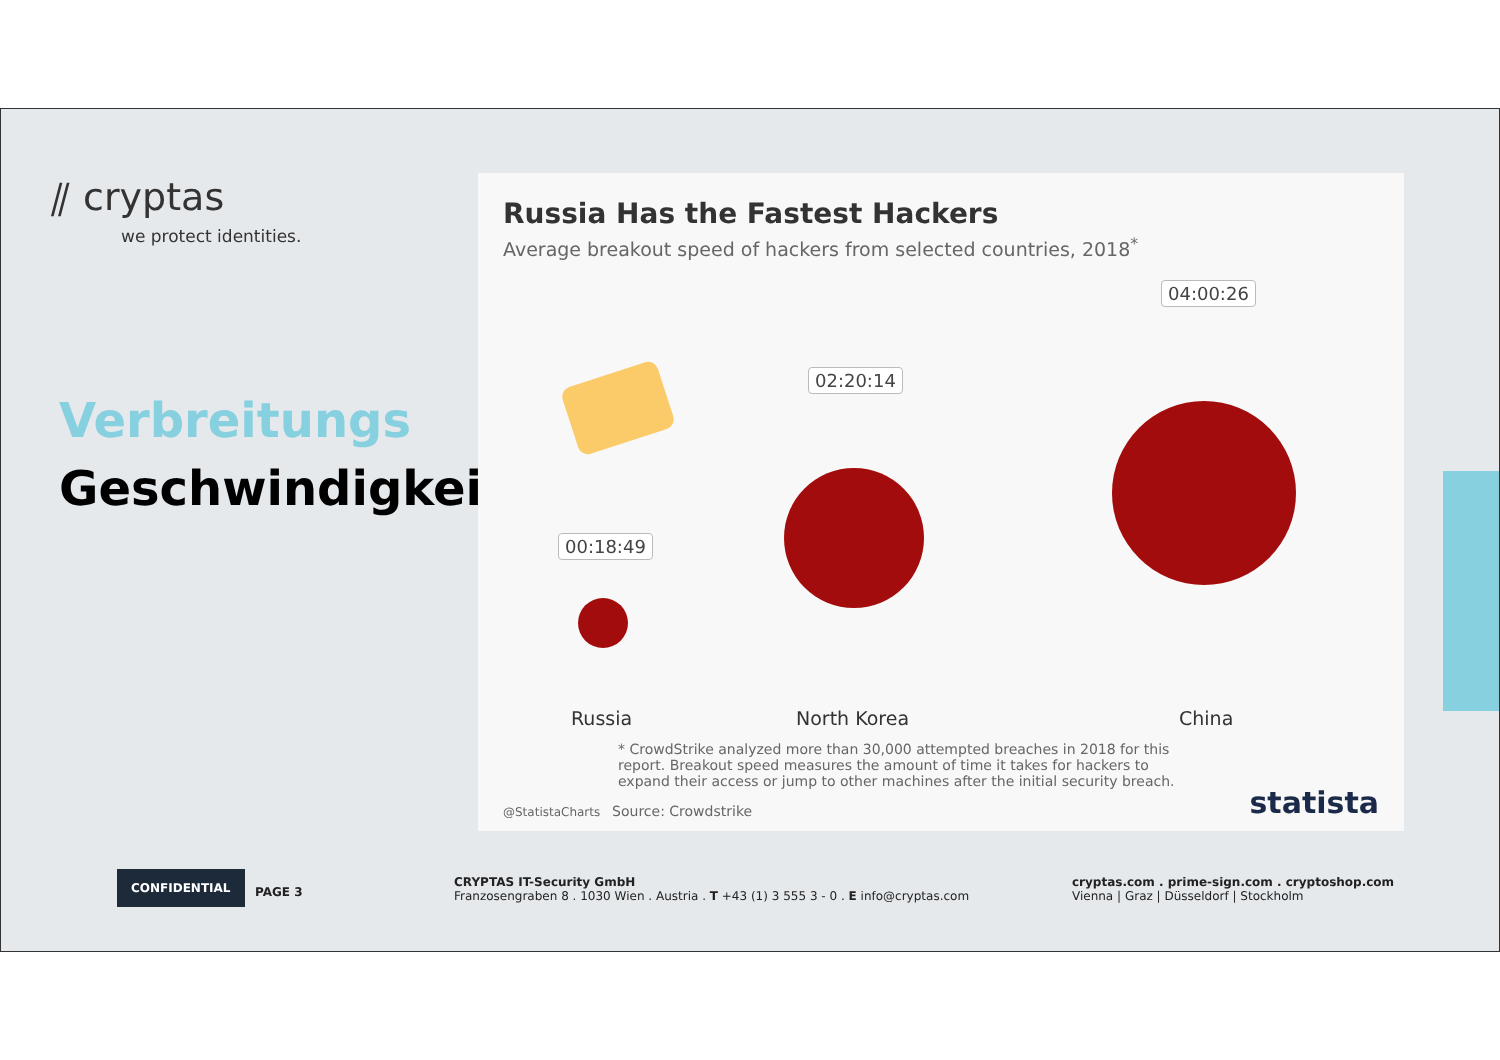⫽ cryptas
we protect identities.
Verbreitungs
Geschwindigkeit
Russia Has the Fastest Hackers
Average breakout speed of hackers from selected countries, 2018<sup>*</sup>
00:18:49
02:20:14
04:00:26
Russia North Korea China
* CrowdStrike analyzed more than 30,000 attempted breaches in 2018 for this report. Breakout speed measures the amount of time it takes for hackers to expand their access or jump to other machines after the initial security breach.
@StatistaCharts Source: Crowdstrike
statista
CONFIDENTIAL
PAGE 3
CRYPTAS IT-Security GmbH
Franzosengraben 8 . 1030 Wien . Austria . T +43 (1) 3 555 3 - 0 . E info@cryptas.com
cryptas.com . prime-sign.com . cryptoshop.com
Vienna | Graz | Düsseldorf | Stockholm